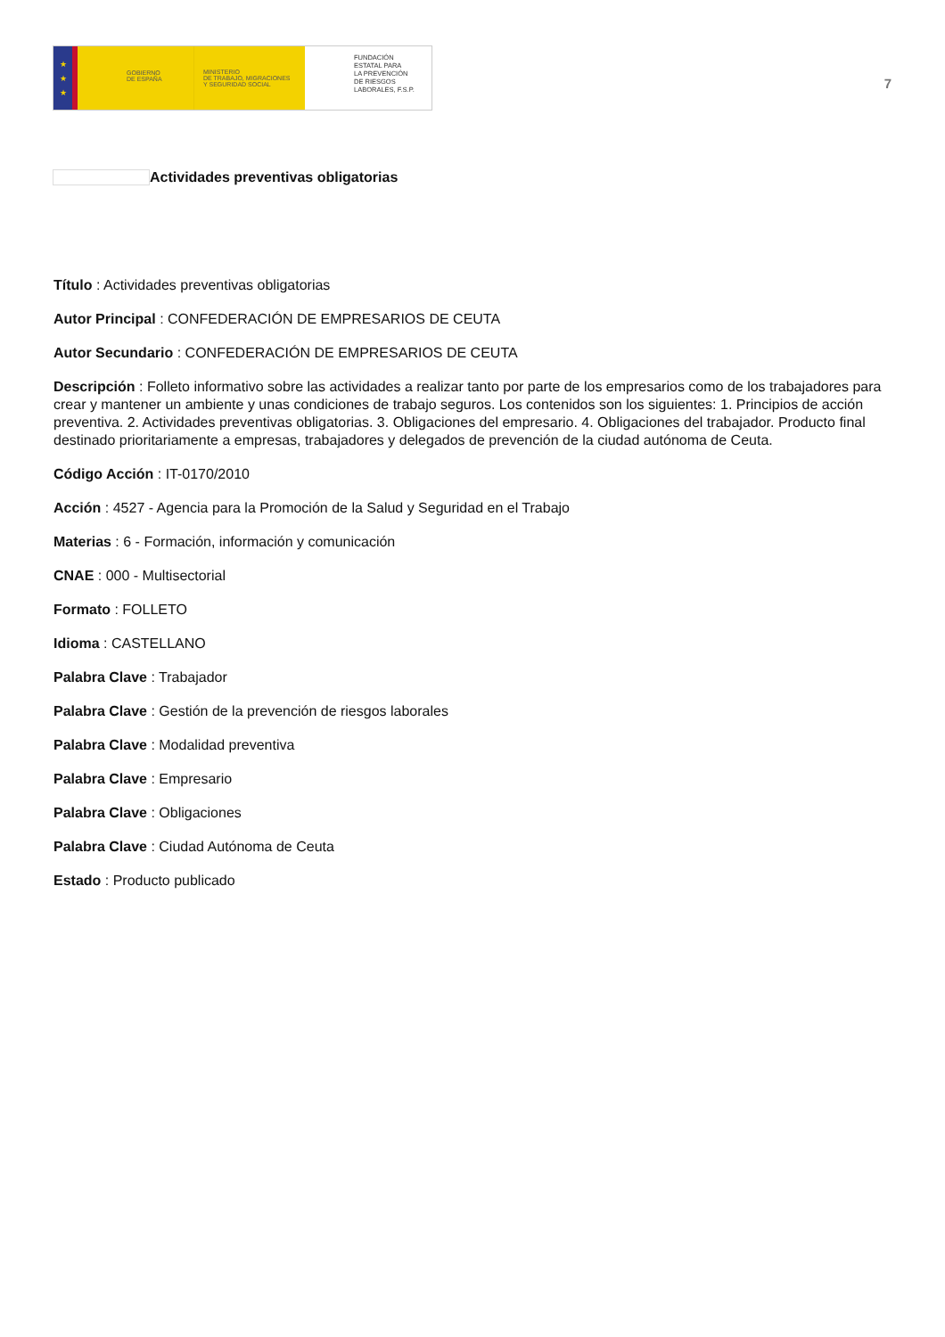★
★
★
GOBIERNO
DE ESPAÑA
MINISTERIO
DE TRABAJO, MIGRACIONES
Y SEGURIDAD SOCIAL
FUNDACIÓN
ESTATAL PARA
LA PREVENCIÓN
DE RIESGOS
LABORALES, F.S.P.
7
Actividades preventivas obligatorias
Título : Actividades preventivas obligatorias
Autor Principal : CONFEDERACIÓN DE EMPRESARIOS DE CEUTA
Autor Secundario : CONFEDERACIÓN DE EMPRESARIOS DE CEUTA
Descripción : Folleto informativo sobre las actividades a realizar tanto por parte de los empresarios como de los trabajadores para crear y mantener un ambiente y unas condiciones de trabajo seguros. Los contenidos son los siguientes: 1. Principios de acción preventiva. 2. Actividades preventivas obligatorias. 3. Obligaciones del empresario. 4. Obligaciones del trabajador. Producto final destinado prioritariamente a empresas, trabajadores y delegados de prevención de la ciudad autónoma de Ceuta.
Código Acción : IT-0170/2010
Acción : 4527 - Agencia para la Promoción de la Salud y Seguridad en el Trabajo
Materias : 6 - Formación, información y comunicación
CNAE : 000 - Multisectorial
Formato : FOLLETO
Idioma : CASTELLANO
Palabra Clave : Trabajador
Palabra Clave : Gestión de la prevención de riesgos laborales
Palabra Clave : Modalidad preventiva
Palabra Clave : Empresario
Palabra Clave : Obligaciones
Palabra Clave : Ciudad Autónoma de Ceuta
Estado : Producto publicado